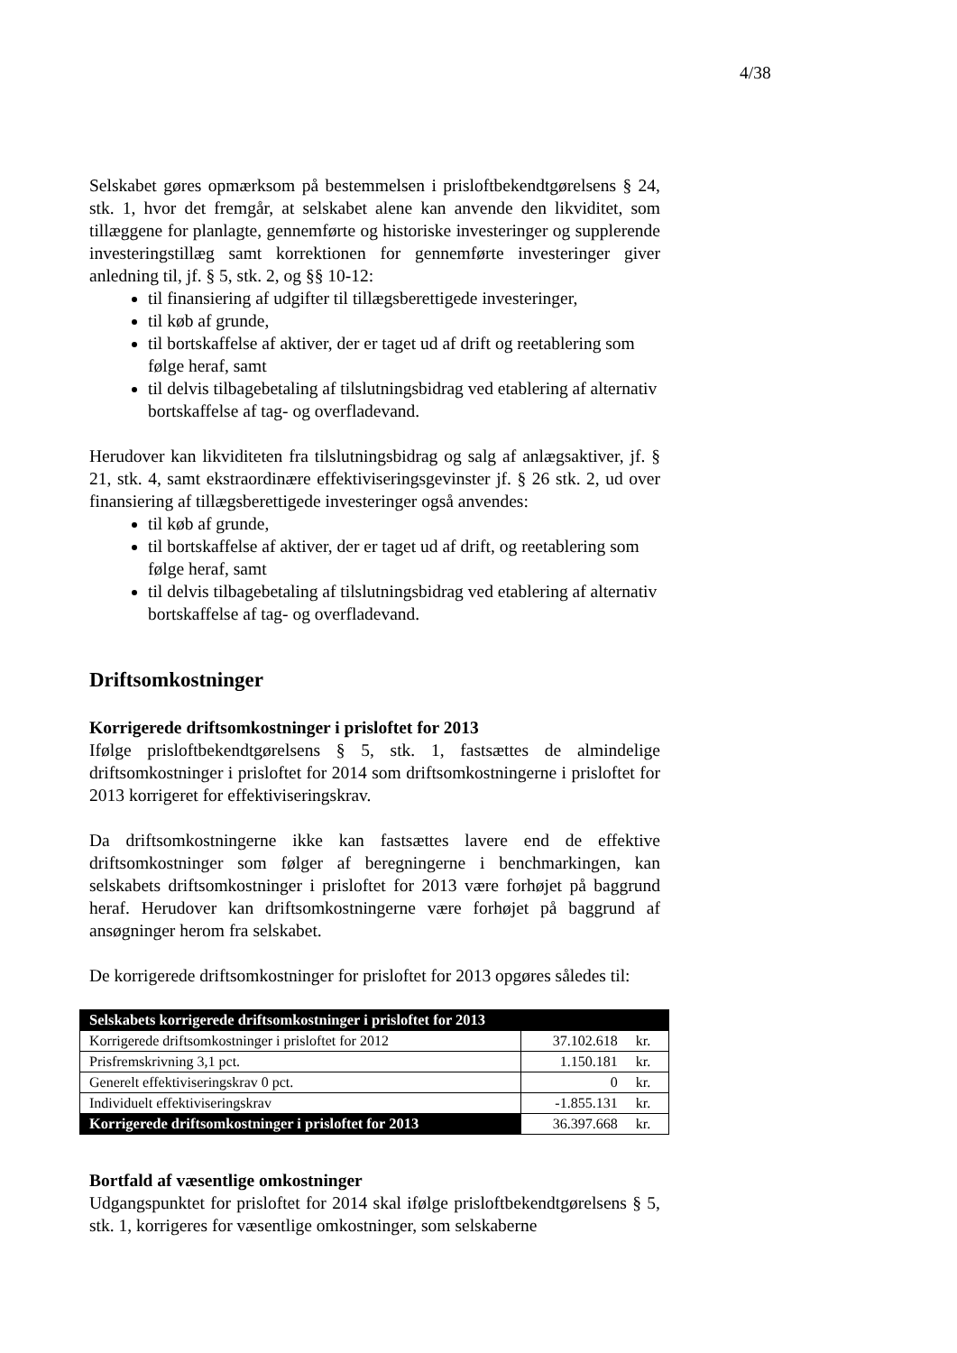4/38
Selskabet gøres opmærksom på bestemmelsen i prisloftbekendtgørelsens § 24, stk. 1, hvor det fremgår, at selskabet alene kan anvende den likviditet, som tillæggene for planlagte, gennemførte og historiske investeringer og supplerende investeringstillæg samt korrektionen for gennemførte investeringer giver anledning til, jf. § 5, stk. 2, og §§ 10-12:
til finansiering af udgifter til tillægsberettigede investeringer,
til køb af grunde,
til bortskaffelse af aktiver, der er taget ud af drift og reetablering som følge heraf, samt
til delvis tilbagebetaling af tilslutningsbidrag ved etablering af alternativ bortskaffelse af tag- og overfladevand.
Herudover kan likviditeten fra tilslutningsbidrag og salg af anlægsaktiver, jf. § 21, stk. 4, samt ekstraordinære effektiviseringsgevinster jf. § 26 stk. 2, ud over finansiering af tillægsberettigede investeringer også anvendes:
til køb af grunde,
til bortskaffelse af aktiver, der er taget ud af drift, og reetablering som følge heraf, samt
til delvis tilbagebetaling af tilslutningsbidrag ved etablering af alternativ bortskaffelse af tag- og overfladevand.
Driftsomkostninger
Korrigerede driftsomkostninger i prisloftet for 2013
Ifølge prisloftbekendtgørelsens § 5, stk. 1, fastsættes de almindelige driftsomkostninger i prisloftet for 2014 som driftsomkostningerne i prisloftet for 2013 korrigeret for effektiviseringskrav.
Da driftsomkostningerne ikke kan fastsættes lavere end de effektive driftsomkostninger som følger af beregningerne i benchmarkingen, kan selskabets driftsomkostninger i prisloftet for 2013 være forhøjet på baggrund heraf. Herudover kan driftsomkostningerne være forhøjet på baggrund af ansøgninger herom fra selskabet.
De korrigerede driftsomkostninger for prisloftet for 2013 opgøres således til:
| Selskabets korrigerede driftsomkostninger i prisloftet for 2013 | | |
| Korrigerede driftsomkostninger i prisloftet for 2012 | 37.102.618 | kr. |
| Prisfremskrivning 3,1 pct. | 1.150.181 | kr. |
| Generelt effektiviseringskrav 0 pct. | 0 | kr. |
| Individuelt effektiviseringskrav | -1.855.131 | kr. |
| Korrigerede driftsomkostninger i prisloftet for 2013 | 36.397.668 | kr. |
Bortfald af væsentlige omkostninger
Udgangspunktet for prisloftet for 2014 skal ifølge prisloftbekendtgørelsens § 5, stk. 1, korrigeres for væsentlige omkostninger, som selskaberne